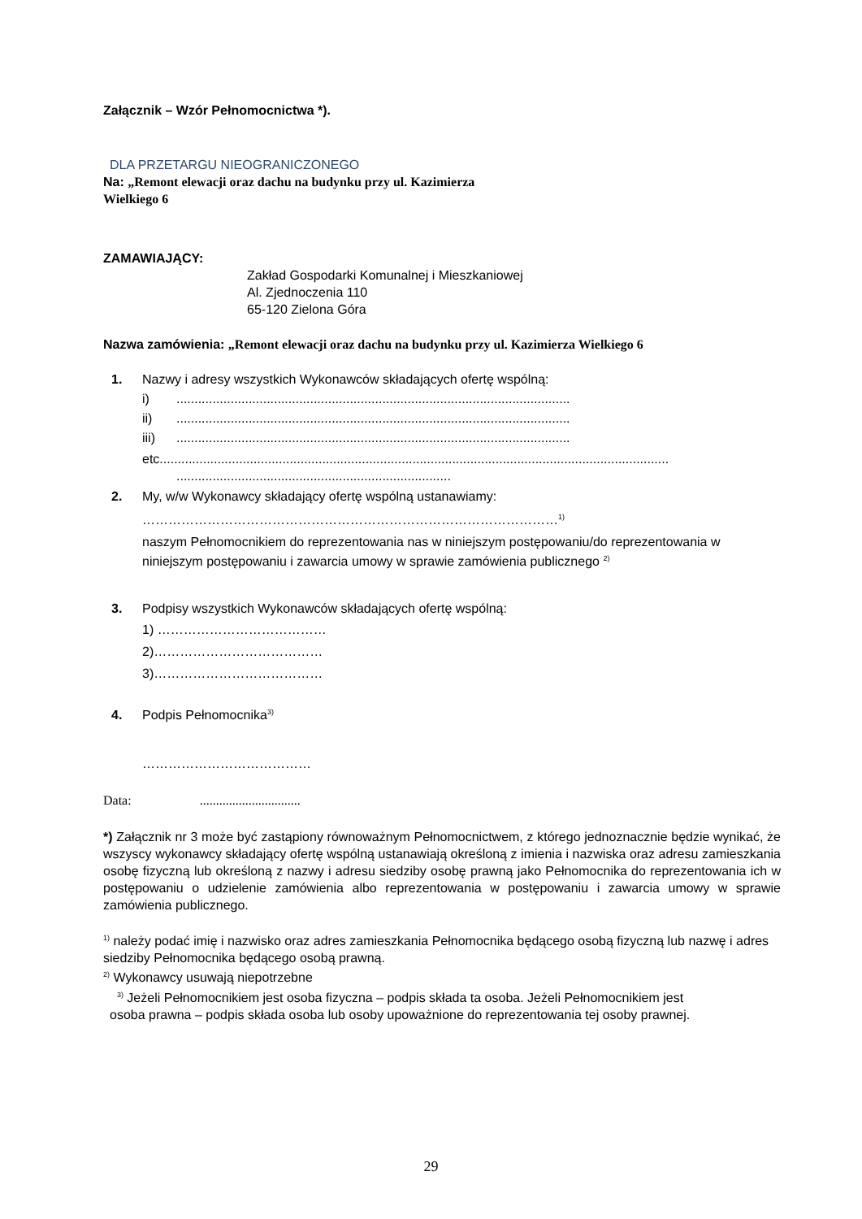Załącznik – Wzór Pełnomocnictwa *).
DLA PRZETARGU NIEOGRANICZONEGO
Na: „Remont elewacji oraz dachu na budynku przy ul. Kazimierza
Wielkiego 6
ZAMAWIAJĄCY:
Zakład Gospodarki Komunalnej i Mieszkaniowej
Al. Zjednoczenia 110
65-120 Zielona Góra
Nazwa zamówienia: „Remont elewacji oraz dachu na budynku przy ul. Kazimierza Wielkiego 6
1. Nazwy i adresy wszystkich Wykonawców składających ofertę wspólną:
i).............................................................................................................
ii).............................................................................................................
iii).............................................................................................................
etc.............................................................................................................................................
............................................................................
2. My, w/w Wykonawcy składający ofertę wspólną ustanawiamy:
……………………………………………………………………………………<sup>1)</sup>
naszym Pełnomocnikiem do reprezentowania nas w niniejszym postępowaniu/do reprezentowania w niniejszym postępowaniu i zawarcia umowy w sprawie zamówienia publicznego <sup>2)</sup>
3. Podpisy wszystkich Wykonawców składających ofertę wspólną:
1) …………………………………
2)…………………………………
3)…………………………………
4. Podpis Pełnomocnika<sup>3)</sup>
…………………………………
Data: ...............................
*) Załącznik nr 3 może być zastąpiony równoważnym Pełnomocnictwem, z którego jednoznacznie będzie wynikać, że wszyscy wykonawcy składający ofertę wspólną ustanawiają określoną z imienia i nazwiska oraz adresu zamieszkania osobę fizyczną lub określoną z nazwy i adresu siedziby osobę prawną jako Pełnomocnika do reprezentowania ich w postępowaniu o udzielenie zamówienia albo reprezentowania w postępowaniu i zawarcia umowy w sprawie zamówienia publicznego.
<sup>1)</sup> należy podać imię i nazwisko oraz adres zamieszkania Pełnomocnika będącego osobą fizyczną lub nazwę i adres siedziby Pełnomocnika będącego osobą prawną.
<sup>2)</sup> Wykonawcy usuwają niepotrzebne
<sup>3)</sup> Jeżeli Pełnomocnikiem jest osoba fizyczna – podpis składa ta osoba. Jeżeli Pełnomocnikiem jest
osoba prawna – podpis składa osoba lub osoby upoważnione do reprezentowania tej osoby prawnej.
29